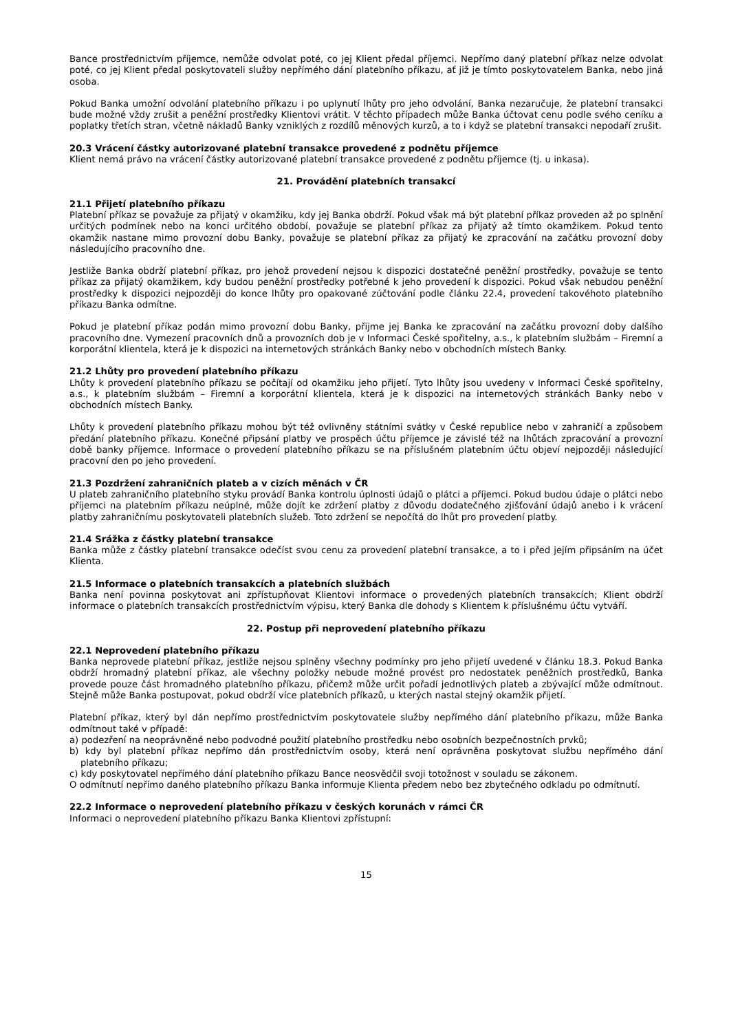Bance prostřednictvím příjemce, nemůže odvolat poté, co jej Klient předal příjemci. Nepřímo daný platební příkaz nelze odvolat poté, co jej Klient předal poskytovateli služby nepřímého dání platebního příkazu, ať již je tímto poskytovatelem Banka, nebo jiná osoba.
Pokud Banka umožní odvolání platebního příkazu i po uplynutí lhůty pro jeho odvolání, Banka nezaručuje, že platební transakci bude možné vždy zrušit a peněžní prostředky Klientovi vrátit. V těchto případech může Banka účtovat cenu podle svého ceníku a poplatky třetích stran, včetně nákladů Banky vzniklých z rozdílů měnových kurzů, a to i když se platební transakci nepodaří zrušit.
20.3 Vrácení částky autorizované platební transakce provedené z podnětu příjemce
Klient nemá právo na vrácení částky autorizované platební transakce provedené z podnětu příjemce (tj. u inkasa).
21. Provádění platebních transakcí
21.1 Přijetí platebního příkazu
Platební příkaz se považuje za přijatý v okamžiku, kdy jej Banka obdrží. Pokud však má být platební příkaz proveden až po splnění určitých podmínek nebo na konci určitého období, považuje se platební příkaz za přijatý až tímto okamžikem. Pokud tento okamžik nastane mimo provozní dobu Banky, považuje se platební příkaz za přijatý ke zpracování na začátku provozní doby následujícího pracovního dne.
Jestliže Banka obdrží platební příkaz, pro jehož provedení nejsou k dispozici dostatečné peněžní prostředky, považuje se tento příkaz za přijatý okamžikem, kdy budou peněžní prostředky potřebné k jeho provedení k dispozici. Pokud však nebudou peněžní prostředky k dispozici nejpozději do konce lhůty pro opakované zúčtování podle článku 22.4, provedení takovéhoto platebního příkazu Banka odmítne.
Pokud je platební příkaz podán mimo provozní dobu Banky, přijme jej Banka ke zpracování na začátku provozní doby dalšího pracovního dne. Vymezení pracovních dnů a provozních dob je v Informaci České spořitelny, a.s., k platebním službám – Firemní a korporátní klientela, která je k dispozici na internetových stránkách Banky nebo v obchodních místech Banky.
21.2 Lhůty pro provedení platebního příkazu
Lhůty k provedení platebního příkazu se počítají od okamžiku jeho přijetí. Tyto lhůty jsou uvedeny v Informaci České spořitelny, a.s., k platebním službám – Firemní a korporátní klientela, která je k dispozici na internetových stránkách Banky nebo v obchodních místech Banky.
Lhůty k provedení platebního příkazu mohou být též ovlivněny státními svátky v České republice nebo v zahraničí a způsobem předání platebního příkazu. Konečné připsání platby ve prospěch účtu příjemce je závislé též na lhůtách zpracování a provozní době banky příjemce. Informace o provedení platebního příkazu se na příslušném platebním účtu objeví nejpozději následující pracovní den po jeho provedení.
21.3 Pozdržení zahraničních plateb a v cizích měnách v ČR
U plateb zahraničního platebního styku provádí Banka kontrolu úplnosti údajů o plátci a příjemci. Pokud budou údaje o plátci nebo příjemci na platebním příkazu neúplné, může dojít ke zdržení platby z důvodu dodatečného zjišťování údajů anebo i k vrácení platby zahraničnímu poskytovateli platebních služeb. Toto zdržení se nepočítá do lhůt pro provedení platby.
21.4 Srážka z částky platební transakce
Banka může z částky platební transakce odečíst svou cenu za provedení platební transakce, a to i před jejím připsáním na účet Klienta.
21.5 Informace o platebních transakcích a platebních službách
Banka není povinna poskytovat ani zpřístupňovat Klientovi informace o provedených platebních transakcích; Klient obdrží informace o platebních transakcích prostřednictvím výpisu, který Banka dle dohody s Klientem k příslušnému účtu vytváří.
22. Postup při neprovedení platebního příkazu
22.1 Neprovedení platebního příkazu
Banka neprovede platební příkaz, jestliže nejsou splněny všechny podmínky pro jeho přijetí uvedené v článku 18.3. Pokud Banka obdrží hromadný platební příkaz, ale všechny položky nebude možné provést pro nedostatek peněžních prostředků, Banka provede pouze část hromadného platebního příkazu, přičemž může určit pořadí jednotlivých plateb a zbývající může odmítnout. Stejně může Banka postupovat, pokud obdrží více platebních příkazů, u kterých nastal stejný okamžik přijetí.
Platební příkaz, který byl dán nepřímo prostřednictvím poskytovatele služby nepřímého dání platebního příkazu, může Banka odmítnout také v případě:
a) podezření na neoprávněné nebo podvodné použití platebního prostředku nebo osobních bezpečnostních prvků;
b) kdy byl platební příkaz nepřímo dán prostřednictvím osoby, která není oprávněna poskytovat službu nepřímého dání platebního příkazu;
c) kdy poskytovatel nepřímého dání platebního příkazu Bance neosvědčil svoji totožnost v souladu se zákonem.
O odmítnutí nepřímo daného platebního příkazu Banka informuje Klienta předem nebo bez zbytečného odkladu po odmítnutí.
22.2 Informace o neprovedení platebního příkazu v českých korunách v rámci ČR
Informaci o neprovedení platebního příkazu Banka Klientovi zpřístupní:
15